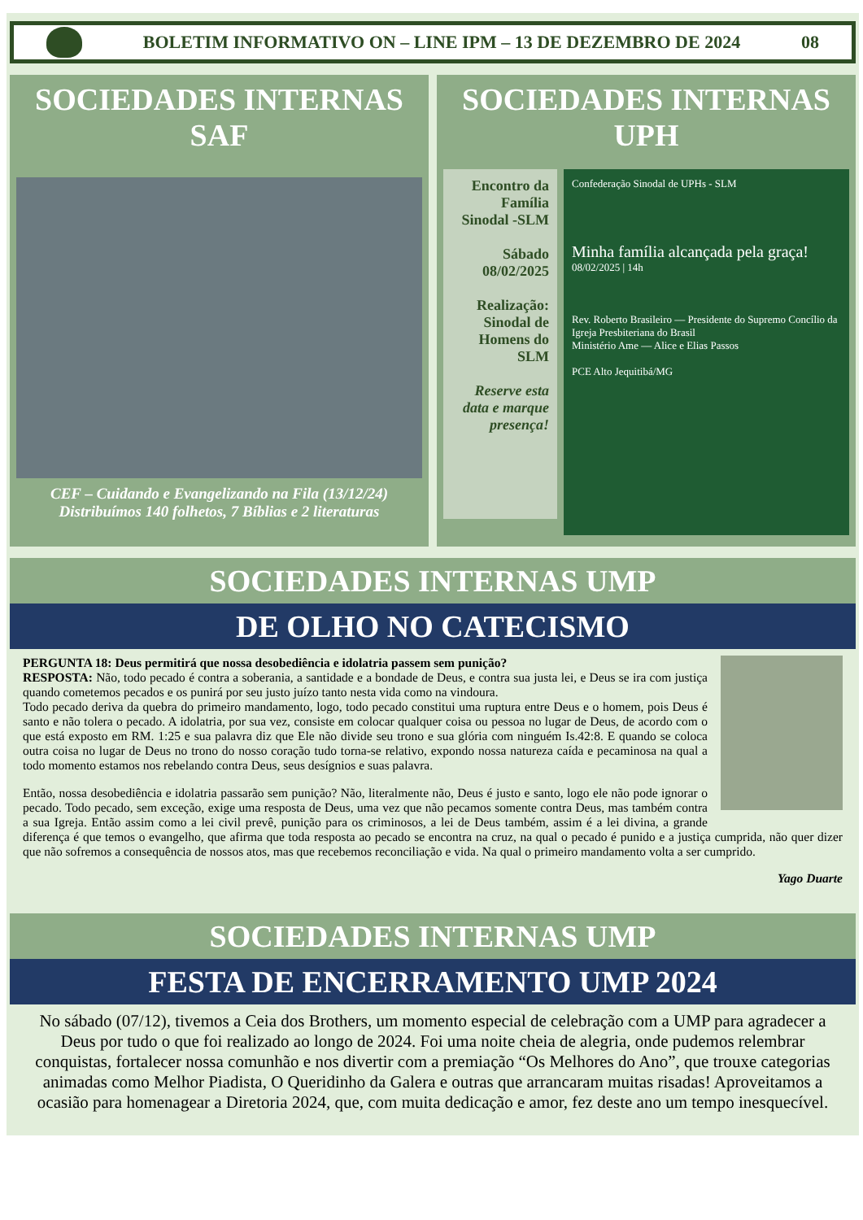BOLETIM INFORMATIVO ON – LINE IPM – 13 DE DEZEMBRO DE 2024 08
SOCIEDADES INTERNAS
SAF
CEF – Cuidando e Evangelizando na Fila (13/12/24)
Distribuímos 140 folhetos, 7 Bíblias e 2 literaturas
SOCIEDADES INTERNAS
UPH
Encontro da Família Sinodal -SLM
Sábado 08/02/2025
Realização: Sinodal de Homens do SLM
Reserve esta data e marque presença!
Confederação Sinodal de UPHs - SLM
Minha família alcançada pela graça!
08/02/2025 | 14h
Rev. Roberto Brasileiro — Presidente do Supremo Concílio da Igreja Presbiteriana do Brasil
Ministério Ame — Alice e Elias Passos
PCE Alto Jequitibá/MG
SOCIEDADES INTERNAS UMP
DE OLHO NO CATECISMO
PERGUNTA 18: Deus permitirá que nossa desobediência e idolatria passem sem punição?
RESPOSTA: Não, todo pecado é contra a soberania, a santidade e a bondade de Deus, e contra sua justa lei, e Deus se ira com justiça quando cometemos pecados e os punirá por seu justo juízo tanto nesta vida como na vindoura.
Todo pecado deriva da quebra do primeiro mandamento, logo, todo pecado constitui uma ruptura entre Deus e o homem, pois Deus é santo e não tolera o pecado. A idolatria, por sua vez, consiste em colocar qualquer coisa ou pessoa no lugar de Deus, de acordo com o que está exposto em RM. 1:25 e sua palavra diz que Ele não divide seu trono e sua glória com ninguém Is.42:8. E quando se coloca outra coisa no lugar de Deus no trono do nosso coração tudo torna-se relativo, expondo nossa natureza caída e pecaminosa na qual a todo momento estamos nos rebelando contra Deus, seus desígnios e suas palavra.
Então, nossa desobediência e idolatria passarão sem punição? Não, literalmente não, Deus é justo e santo, logo ele não pode ignorar o pecado. Todo pecado, sem exceção, exige uma resposta de Deus, uma vez que não pecamos somente contra Deus, mas também contra a sua Igreja. Então assim como a lei civil prevê, punição para os criminosos, a lei de Deus também, assim é a lei divina, a grande diferença é que temos o evangelho, que afirma que toda resposta ao pecado se encontra na cruz, na qual o pecado é punido e a justiça cumprida, não quer dizer que não sofremos a consequência de nossos atos, mas que recebemos reconciliação e vida. Na qual o primeiro mandamento volta a ser cumprido.
Yago Duarte
SOCIEDADES INTERNAS UMP
FESTA DE ENCERRAMENTO UMP 2024
No sábado (07/12), tivemos a Ceia dos Brothers, um momento especial de celebração com a UMP para agradecer a Deus por tudo o que foi realizado ao longo de 2024. Foi uma noite cheia de alegria, onde pudemos relembrar conquistas, fortalecer nossa comunhão e nos divertir com a premiação “Os Melhores do Ano”, que trouxe categorias animadas como Melhor Piadista, O Queridinho da Galera e outras que arrancaram muitas risadas! Aproveitamos a ocasião para homenagear a Diretoria 2024, que, com muita dedicação e amor, fez deste ano um tempo inesquecível.